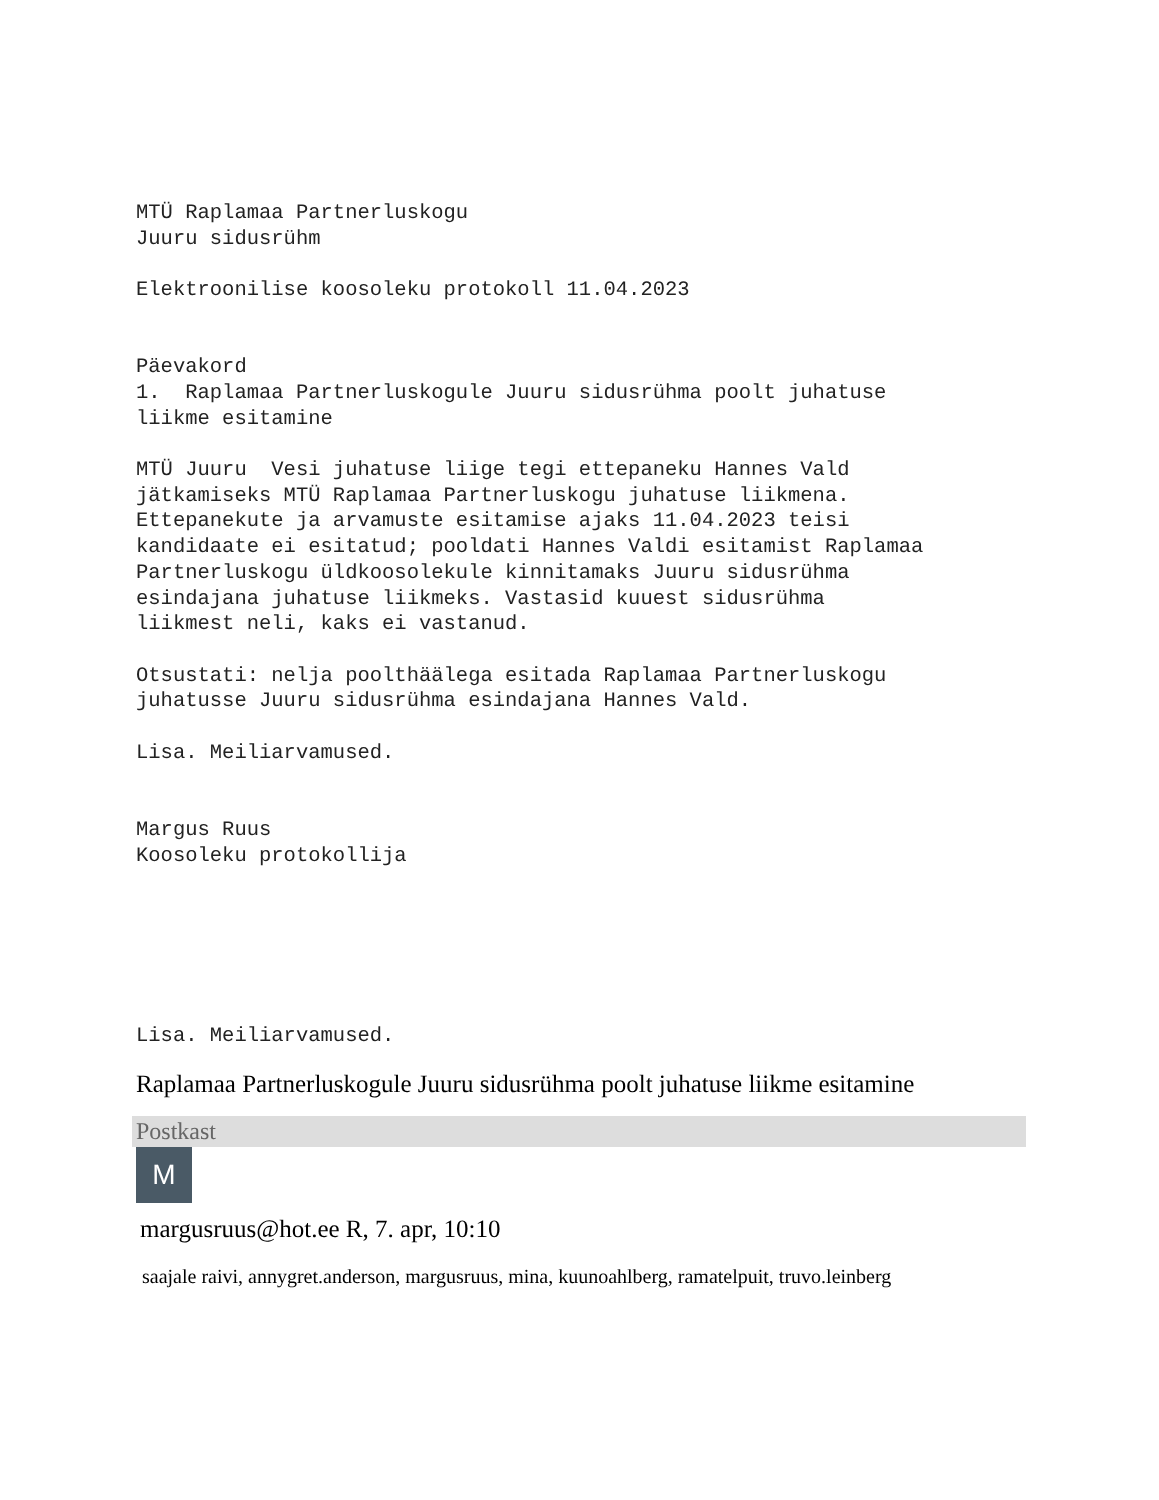MTÜ Raplamaa Partnerluskogu
Juuru sidusrühm

Elektroonilise koosoleku protokoll 11.04.2023


Päevakord
1.  Raplamaa Partnerluskogule Juuru sidusrühma poolt juhatuse
liikme esitamine

MTÜ Juuru  Vesi juhatuse liige tegi ettepaneku Hannes Vald
jätkamiseks MTÜ Raplamaa Partnerluskogu juhatuse liikmena.
Ettepanekute ja arvamuste esitamise ajaks 11.04.2023 teisi
kandidaate ei esitatud; pooldati Hannes Valdi esitamist Raplamaa
Partnerluskogu üldkoosolekule kinnitamaks Juuru sidusrühma
esindajana juhatuse liikmeks. Vastasid kuuest sidusrühma
liikmest neli, kaks ei vastanud.

Otsustati: nelja poolthäälega esitada Raplamaa Partnerluskogu
juhatusse Juuru sidusrühma esindajana Hannes Vald.

Lisa. Meiliarvamused.


Margus Ruus
Koosoleku protokollija






Lisa. Meiliarvamused.
Raplamaa Partnerluskogule Juuru sidusrühma poolt juhatuse liikme esitamine
Postkast
M
margusruus@hot.ee R, 7. apr, 10:10
saajale raivi, annygret.anderson, margusruus, mina, kuunoahlberg, ramatelpuit, truvo.leinberg